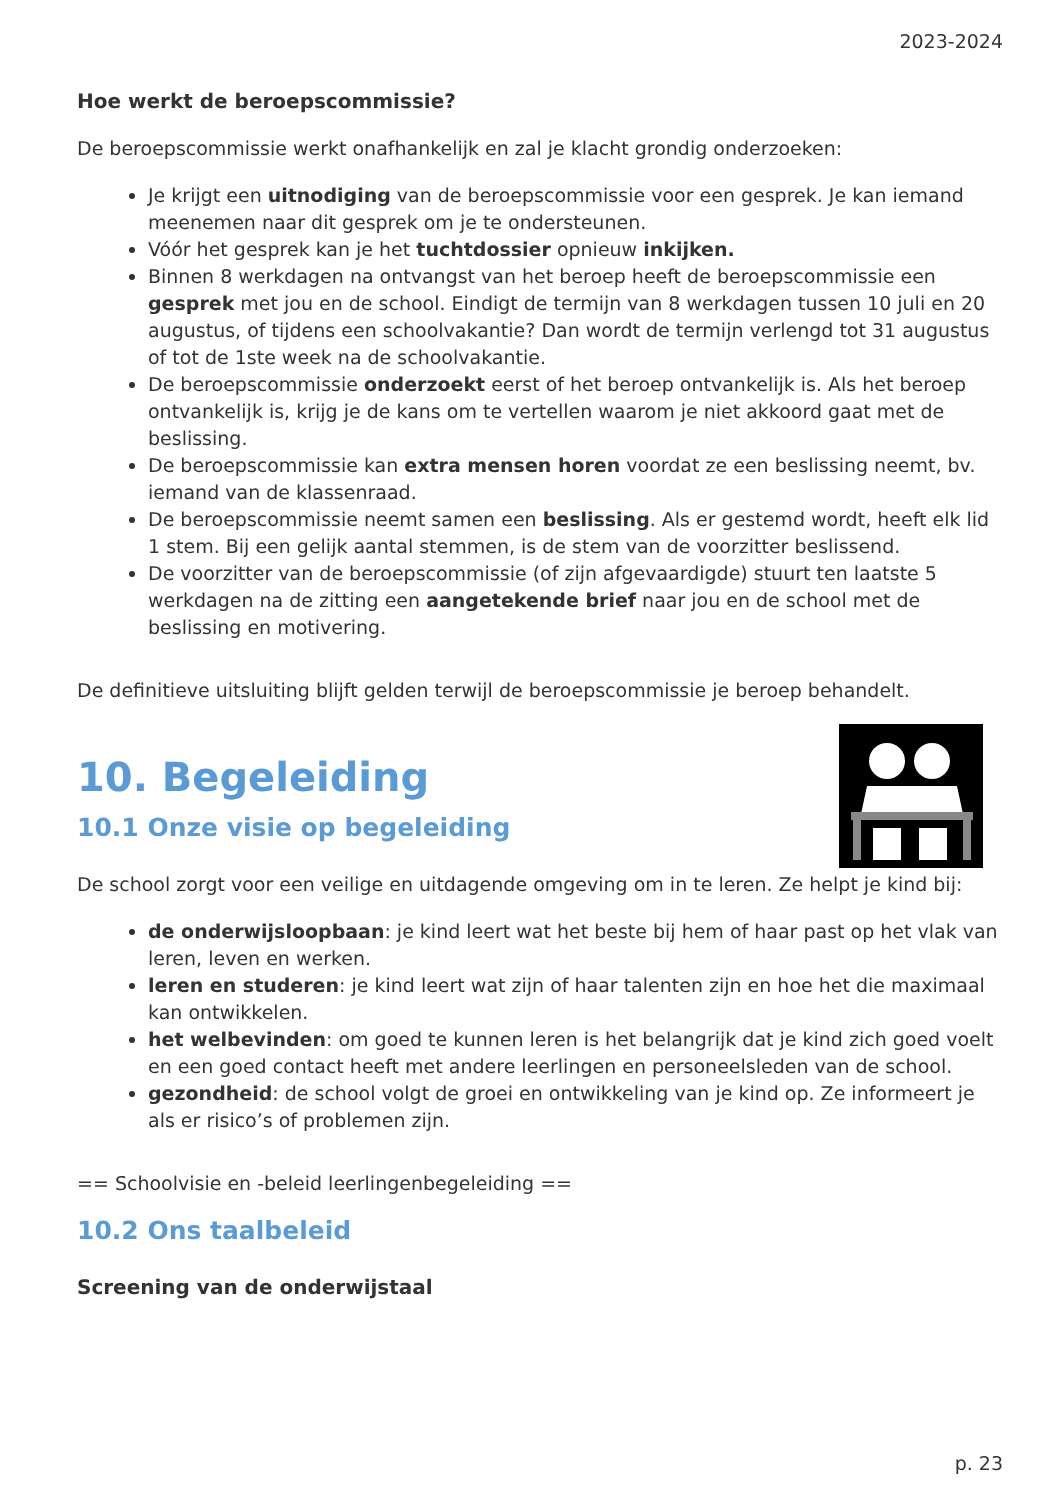2023-2024
Hoe werkt de beroepscommissie?
De beroepscommissie werkt onafhankelijk en zal je klacht grondig onderzoeken:
Je krijgt een uitnodiging van de beroepscommissie voor een gesprek. Je kan iemand meenemen naar dit gesprek om je te ondersteunen.
Vóór het gesprek kan je het tuchtdossier opnieuw inkijken.
Binnen 8 werkdagen na ontvangst van het beroep heeft de beroepscommissie een gesprek met jou en de school. Eindigt de termijn van 8 werkdagen tussen 10 juli en 20 augustus, of tijdens een schoolvakantie? Dan wordt de termijn verlengd tot 31 augustus of tot de 1ste week na de schoolvakantie.
De beroepscommissie onderzoekt eerst of het beroep ontvankelijk is. Als het beroep ontvankelijk is, krijg je de kans om te vertellen waarom je niet akkoord gaat met de beslissing.
De beroepscommissie kan extra mensen horen voordat ze een beslissing neemt, bv. iemand van de klassenraad.
De beroepscommissie neemt samen een beslissing. Als er gestemd wordt, heeft elk lid 1 stem. Bij een gelijk aantal stemmen, is de stem van de voorzitter beslissend.
De voorzitter van de beroepscommissie (of zijn afgevaardigde) stuurt ten laatste 5 werkdagen na de zitting een aangetekende brief naar jou en de school met de beslissing en motivering.
De definitieve uitsluiting blijft gelden terwijl de beroepscommissie je beroep behandelt.
10. Begeleiding
10.1 Onze visie op begeleiding
De school zorgt voor een veilige en uitdagende omgeving om in te leren. Ze helpt je kind bij:
de onderwijsloopbaan: je kind leert wat het beste bij hem of haar past op het vlak van leren, leven en werken.
leren en studeren: je kind leert wat zijn of haar talenten zijn en hoe het die maximaal kan ontwikkelen.
het welbevinden: om goed te kunnen leren is het belangrijk dat je kind zich goed voelt en een goed contact heeft met andere leerlingen en personeelsleden van de school.
gezondheid: de school volgt de groei en ontwikkeling van je kind op. Ze informeert je als er risico’s of problemen zijn.
== Schoolvisie en -beleid leerlingenbegeleiding ==
10.2 Ons taalbeleid
Screening van de onderwijstaal
p. 23